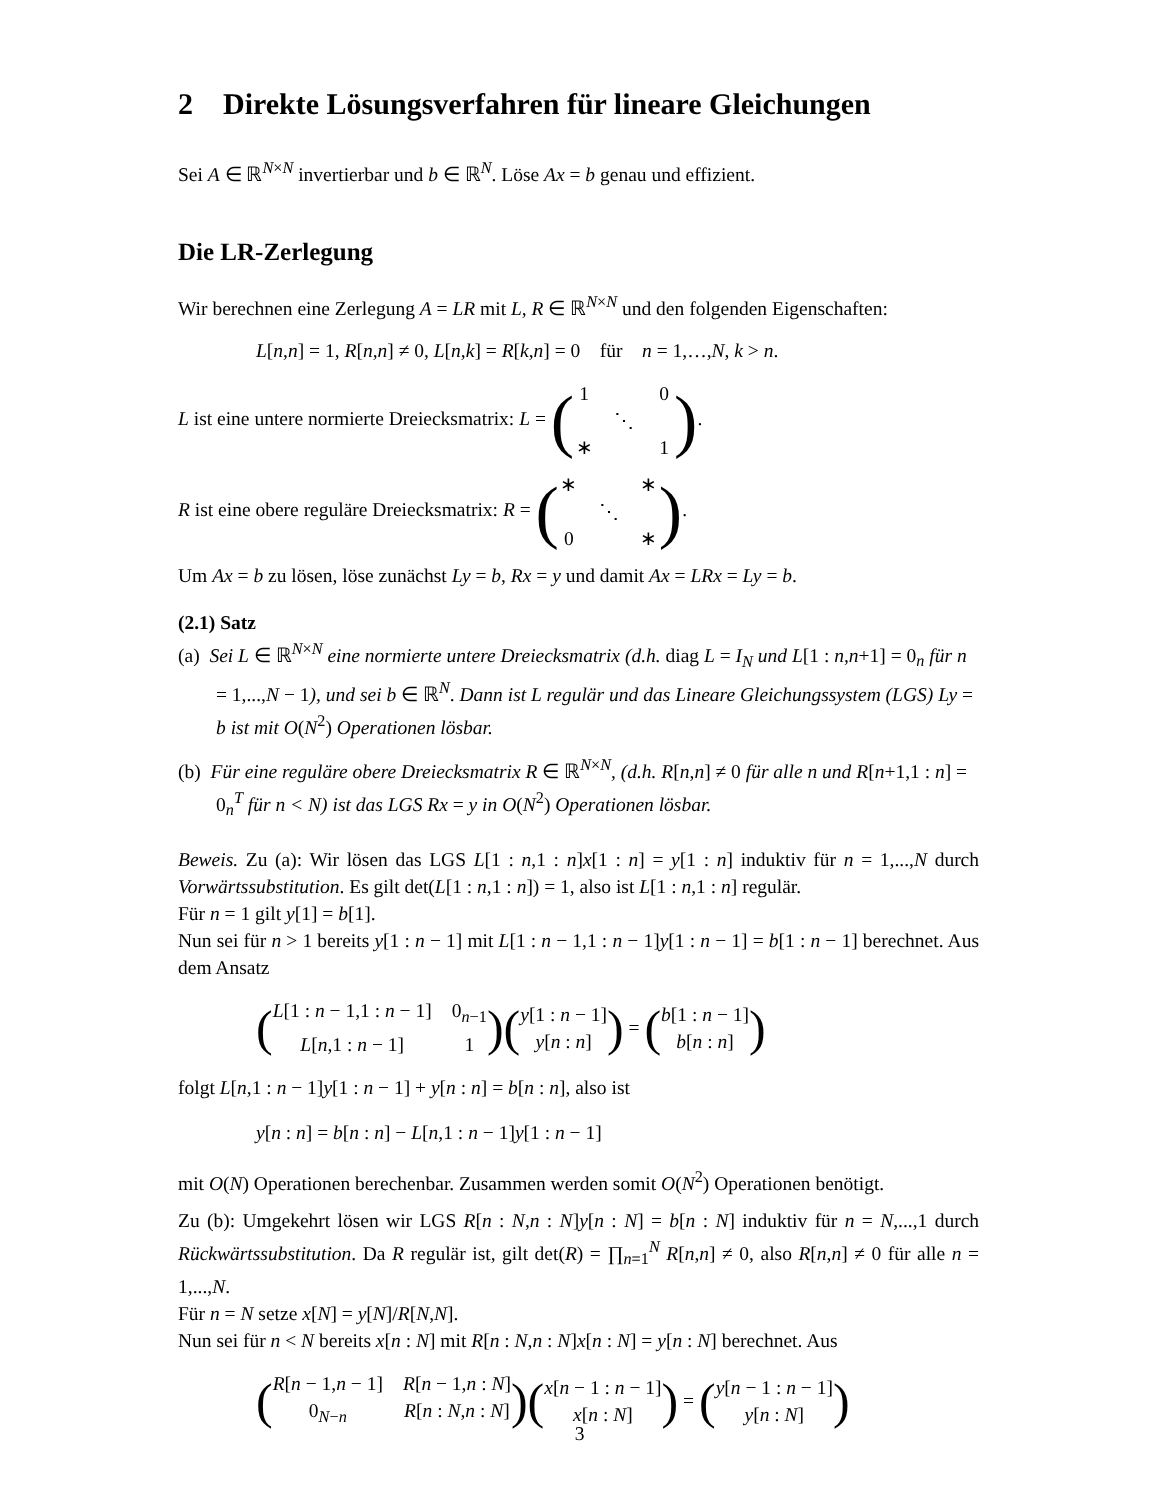2 Direkte Lösungsverfahren für lineare Gleichungen
Sei A ∈ ℝ<sup>N×N</sup> invertierbar und b ∈ ℝ<sup>N</sup>. Löse Ax = b genau und effizient.
Die LR-Zerlegung
Wir berechnen eine Zerlegung A = LR mit L, R ∈ ℝ<sup>N×N</sup> und den folgenden Eigenschaften:
L[n,n] = 1, R[n,n] ≠ 0, L[n,k] = R[k,n] = 0 für n = 1,…,N, k > n.
L ist eine untere normierte Dreiecksmatrix: L = (1 0 ⋱ ∗ 1).
R ist eine obere reguläre Dreiecksmatrix: R = (∗ ∗ ⋱ 0 ∗).
Um Ax = b zu lösen, löse zunächst Ly = b, Rx = y und damit Ax = LRx = Ly = b.
(2.1) Satz
(a) Sei L ∈ ℝ<sup>N×N</sup> eine normierte untere Dreiecksmatrix (d.h. diag L = I<sub>N</sub> und L[1 : n,n+1] = 0<sub>n</sub> für n = 1,...,N − 1), und sei b ∈ ℝ<sup>N</sup>. Dann ist L regulär und das Lineare Gleichungssystem (LGS) Ly = b ist mit O(N<sup>2</sup>) Operationen lösbar.
(b) Für eine reguläre obere Dreiecksmatrix R ∈ ℝ<sup>N×N</sup>, (d.h. R[n,n] ≠ 0 für alle n und R[n+1,1 : n] = 0<sub>n</sub><sup>T</sup> für n < N) ist das LGS Rx = y in O(N<sup>2</sup>) Operationen lösbar.
Beweis. Zu (a): Wir lösen das LGS L[1 : n,1 : n]x[1 : n] = y[1 : n] induktiv für n = 1,...,N durch Vorwärtssubstitution. Es gilt det(L[1 : n,1 : n]) = 1, also ist L[1 : n,1 : n] regulär.
Für n = 1 gilt y[1] = b[1].
Nun sei für n > 1 bereits y[1 : n − 1] mit L[1 : n − 1,1 : n − 1]y[1 : n − 1] = b[1 : n − 1] berechnet. Aus dem Ansatz
(L[1 : n − 1,1 : n − 1] 0<sub>n−1</sub> L[n,1 : n − 1] 1) (y[1 : n − 1] y[n : n]) = (b[1 : n − 1] b[n : n])
folgt L[n,1 : n − 1]y[1 : n − 1] + y[n : n] = b[n : n], also ist
y[n : n] = b[n : n] − L[n,1 : n − 1]y[1 : n − 1]
mit O(N) Operationen berechenbar. Zusammen werden somit O(N<sup>2</sup>) Operationen benötigt.
Zu (b): Umgekehrt lösen wir LGS R[n : N,n : N]y[n : N] = b[n : N] induktiv für n = N,...,1 durch Rückwärtssubstitution. Da R regulär ist, gilt det(R) = ∏<sub>n=1</sub><sup>N</sup> R[n,n] ≠ 0, also R[n,n] ≠ 0 für alle n = 1,...,N.
Für n = N setze x[N] = y[N]/R[N,N].
Nun sei für n < N bereits x[n : N] mit R[n : N,n : N]x[n : N] = y[n : N] berechnet. Aus
(R[n − 1,n − 1] R[n − 1,n : N] 0<sub>N−n</sub> R[n : N,n : N]) (x[n − 1 : n − 1] x[n : N]) = (y[n − 1 : n − 1] y[n : N])
3